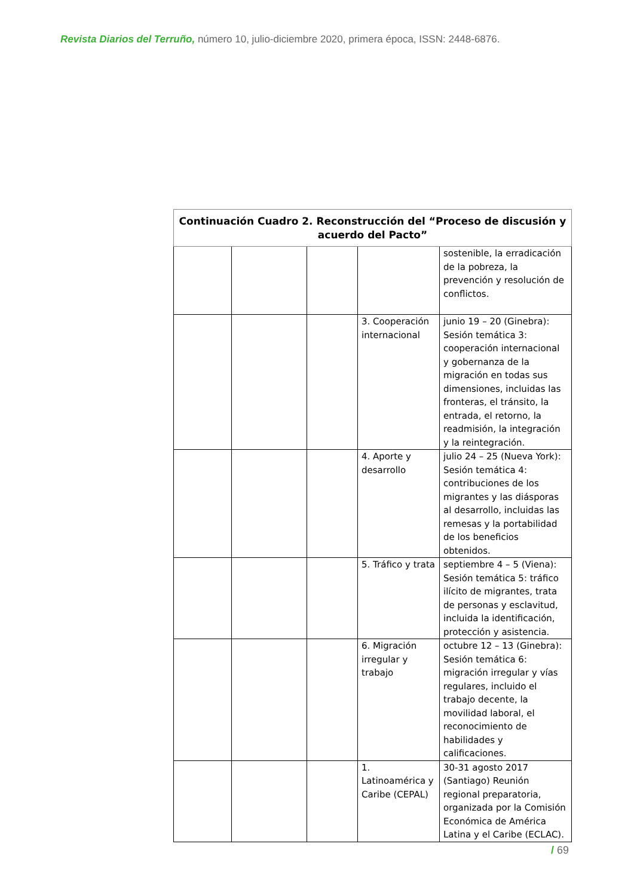Revista Diarios del Terruño, número 10, julio-diciembre 2020, primera época, ISSN: 2448-6876.
| Continuación Cuadro 2. Reconstrucción del “Proceso de discusión y acuerdo del Pacto” | | | | |
| --- | --- | --- | --- | --- |
| | | | | sostenible, la erradicación de la pobreza, la prevención y resolución de conflictos. |
| | | | 3. Cooperación internacional | junio 19 – 20 (Ginebra): Sesión temática 3: cooperación internacional y gobernanza de la migración en todas sus dimensiones, incluidas las fronteras, el tránsito, la entrada, el retorno, la readmisión, la integración y la reintegración. |
| | | | 4. Aporte y desarrollo | julio 24 – 25 (Nueva York): Sesión temática 4: contribuciones de los migrantes y las diásporas al desarrollo, incluidas las remesas y la portabilidad de los beneficios obtenidos. |
| | | | 5. Tráfico y trata | septiembre 4 – 5 (Viena): Sesión temática 5: tráfico ilícito de migrantes, trata de personas y esclavitud, incluida la identificación, protección y asistencia. |
| | | | 6. Migración irregular y trabajo | octubre 12 – 13 (Ginebra): Sesión temática 6: migración irregular y vías regulares, incluido el trabajo decente, la movilidad laboral, el reconocimiento de habilidades y calificaciones. |
| | | | 1. Latinoamérica y Caribe (CEPAL) | 30-31 agosto 2017 (Santiago) Reunión regional preparatoria, organizada por la Comisión Económica de América Latina y el Caribe (ECLAC). |
/ 69